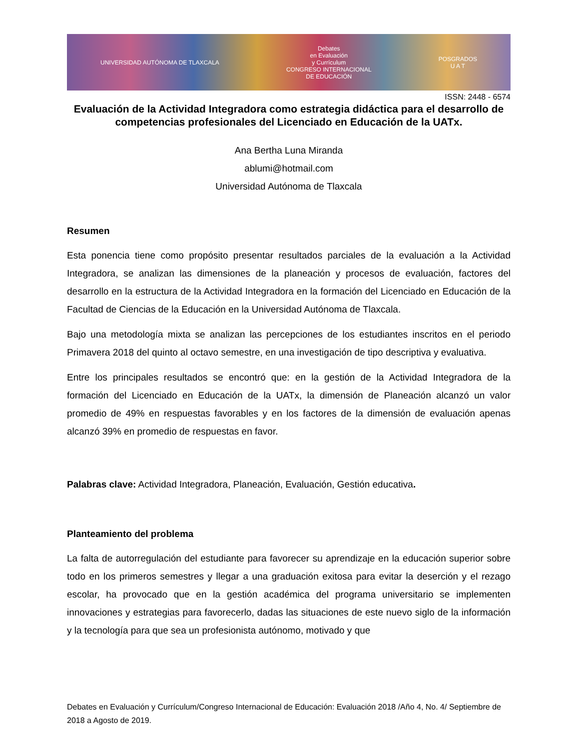UNIVERSIDAD AUTÓNOMA DE TLAXCALA Debates
en Evaluación
y Currículum
CONGRESO INTERNACIONAL
DE EDUCACIÓN POSGRADOS
U A T
ISSN: 2448 - 6574
Evaluación de la Actividad Integradora como estrategia didáctica para el desarrollo de competencias profesionales del Licenciado en Educación de la UATx.
Ana Bertha Luna Miranda
ablumi@hotmail.com
Universidad Autónoma de Tlaxcala
Resumen
Esta ponencia tiene como propósito presentar resultados parciales de la evaluación a la Actividad Integradora, se analizan las dimensiones de la planeación y procesos de evaluación, factores del desarrollo en la estructura de la Actividad Integradora en la formación del Licenciado en Educación de la Facultad de Ciencias de la Educación en la Universidad Autónoma de Tlaxcala.
Bajo una metodología mixta se analizan las percepciones de los estudiantes inscritos en el periodo Primavera 2018 del quinto al octavo semestre, en una investigación de tipo descriptiva y evaluativa.
Entre los principales resultados se encontró que: en la gestión de la Actividad Integradora de la formación del Licenciado en Educación de la UATx, la dimensión de Planeación alcanzó un valor promedio de 49% en respuestas favorables y en los factores de la dimensión de evaluación apenas alcanzó 39% en promedio de respuestas en favor.
Palabras clave: Actividad Integradora, Planeación, Evaluación, Gestión educativa.
Planteamiento del problema
La falta de autorregulación del estudiante para favorecer su aprendizaje en la educación superior sobre todo en los primeros semestres y llegar a una graduación exitosa para evitar la deserción y el rezago escolar, ha provocado que en la gestión académica del programa universitario se implementen innovaciones y estrategias para favorecerlo, dadas las situaciones de este nuevo siglo de la información y la tecnología para que sea un profesionista autónomo, motivado y que
Debates en Evaluación y Currículum/Congreso Internacional de Educación: Evaluación 2018 /Año 4, No. 4/ Septiembre de 2018 a Agosto de 2019.